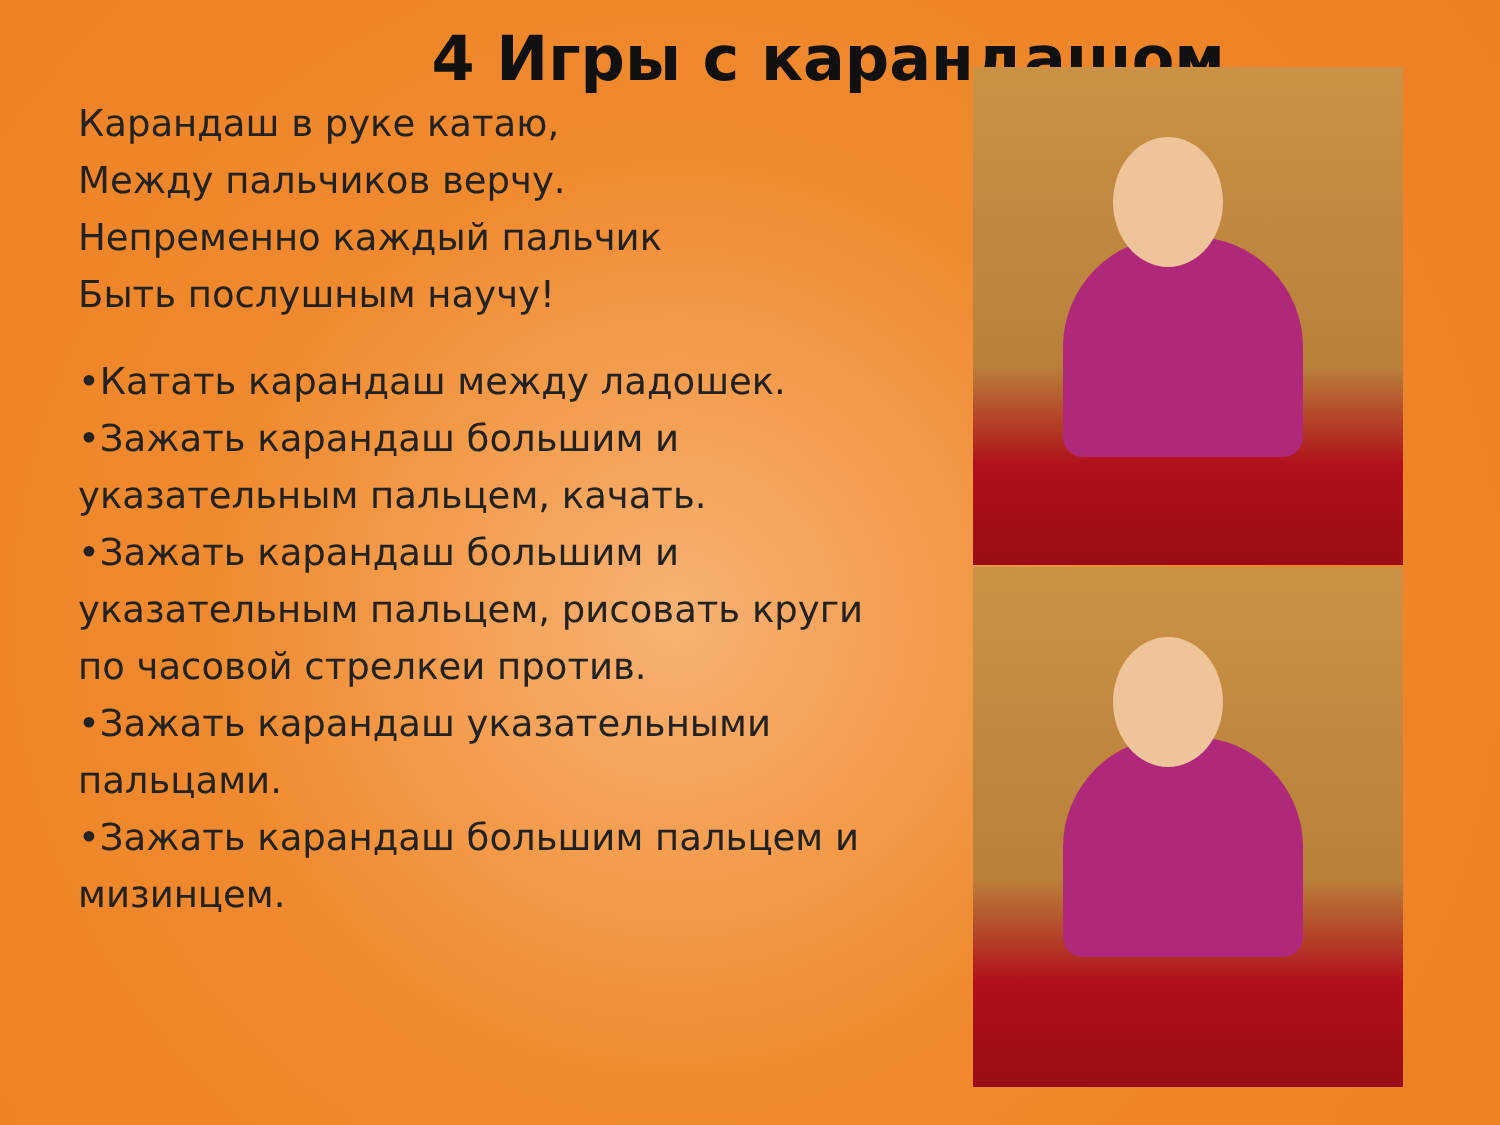4 Игры с карандашом.
Карандаш в руке катаю,
Между пальчиков верчу.
Непременно каждый пальчик
Быть послушным научу!
•Катать карандаш между ладошек.
•Зажать карандаш большим и указательным пальцем, качать.
•Зажать карандаш большим и указательным пальцем, рисовать круги по часовой стрелкеи против.
•Зажать карандаш указательными пальцами.
•Зажать карандаш большим пальцем и мизинцем.